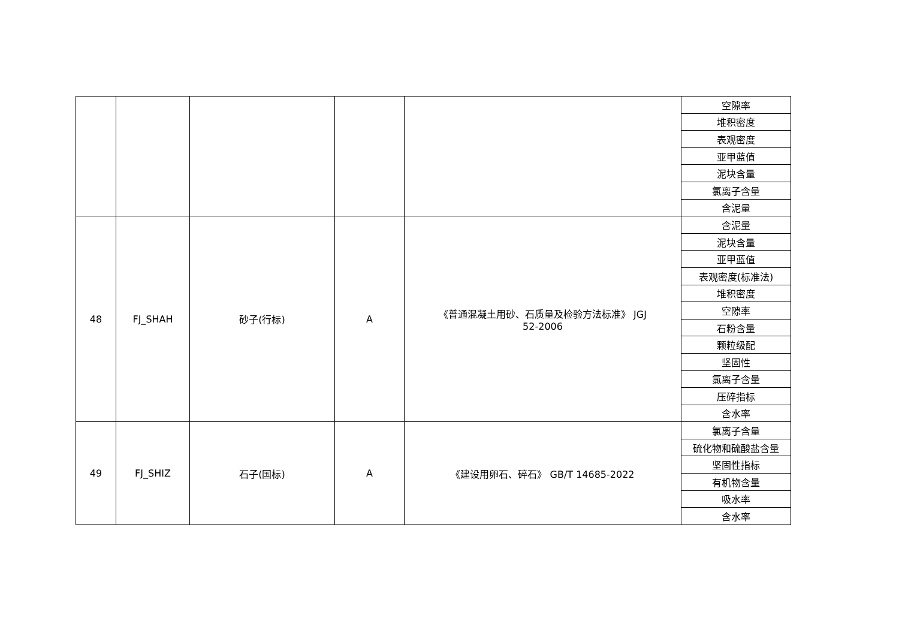| | | | | | 空隙率 |
| | | | | | 堆积密度 |
| | | | | | 表观密度 |
| | | | | | 亚甲蓝值 |
| | | | | | 泥块含量 |
| | | | | | 氯离子含量 |
| | | | | | 含泥量 |
| 48 | FJ_SHAH | 砂子(行标) | A | 《普通混凝土用砂、石质量及检验方法标准》 JGJ 52-2006 | 含泥量 |
| | | | | | 泥块含量 |
| | | | | | 亚甲蓝值 |
| | | | | | 表观密度(标准法) |
| | | | | | 堆积密度 |
| | | | | | 空隙率 |
| | | | | | 石粉含量 |
| | | | | | 颗粒级配 |
| | | | | | 坚固性 |
| | | | | | 氯离子含量 |
| | | | | | 压碎指标 |
| | | | | | 含水率 |
| 49 | FJ_SHIZ | 石子(国标) | A | 《建设用卵石、碎石》 GB/T 14685-2022 | 氯离子含量 |
| | | | | | 硫化物和硫酸盐含量 |
| | | | | | 坚固性指标 |
| | | | | | 有机物含量 |
| | | | | | 吸水率 |
| | | | | | 含水率 |